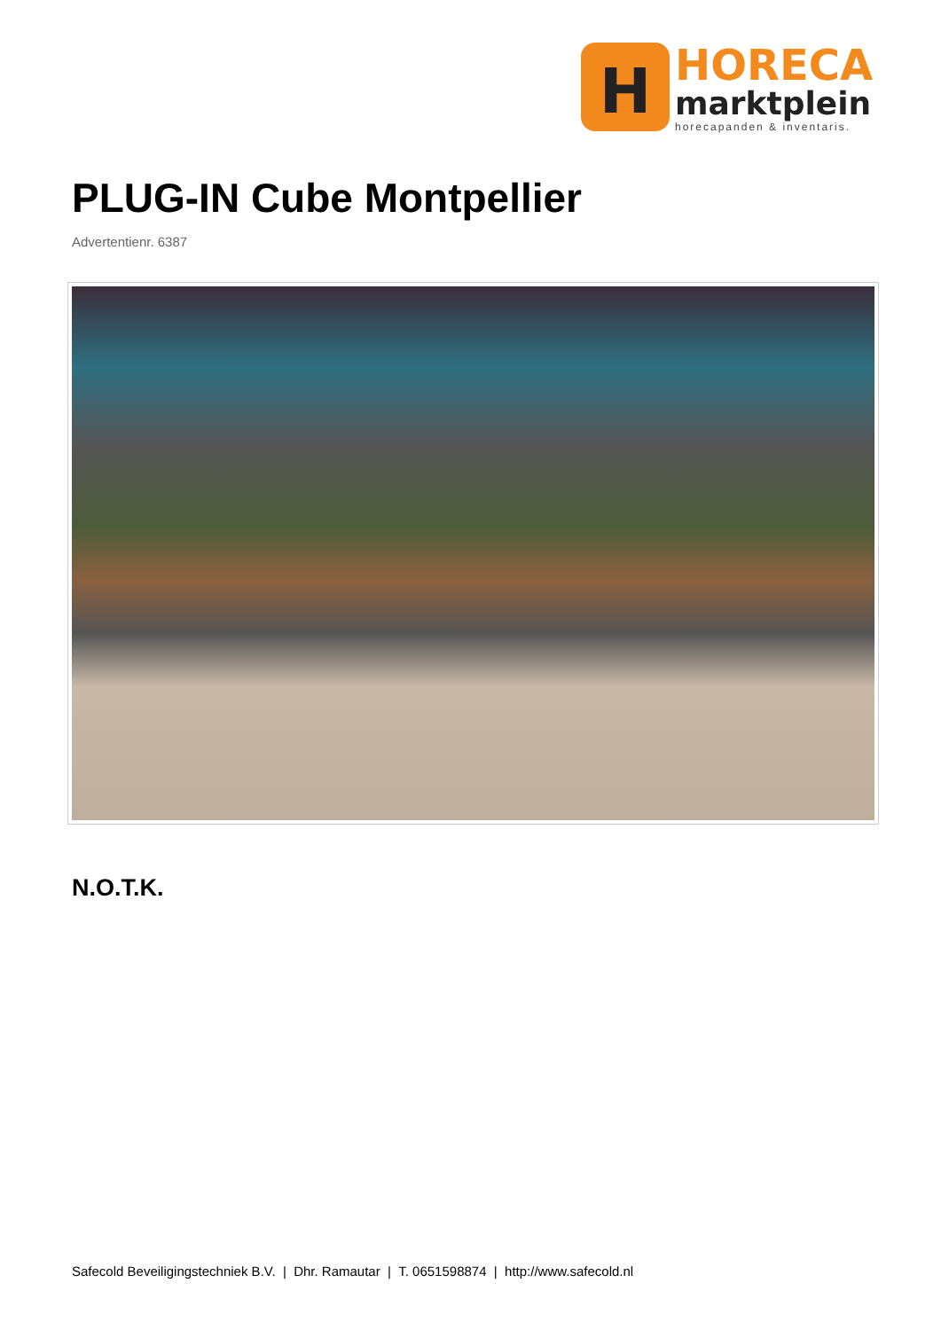H
HORECA
marktplein
horecapanden & inventaris.
PLUG-IN Cube Montpellier
Advertentienr. 6387
N.O.T.K.
Safecold Beveiligingstechniek B.V. | Dhr. Ramautar | T. 0651598874 | http://www.safecold.nl